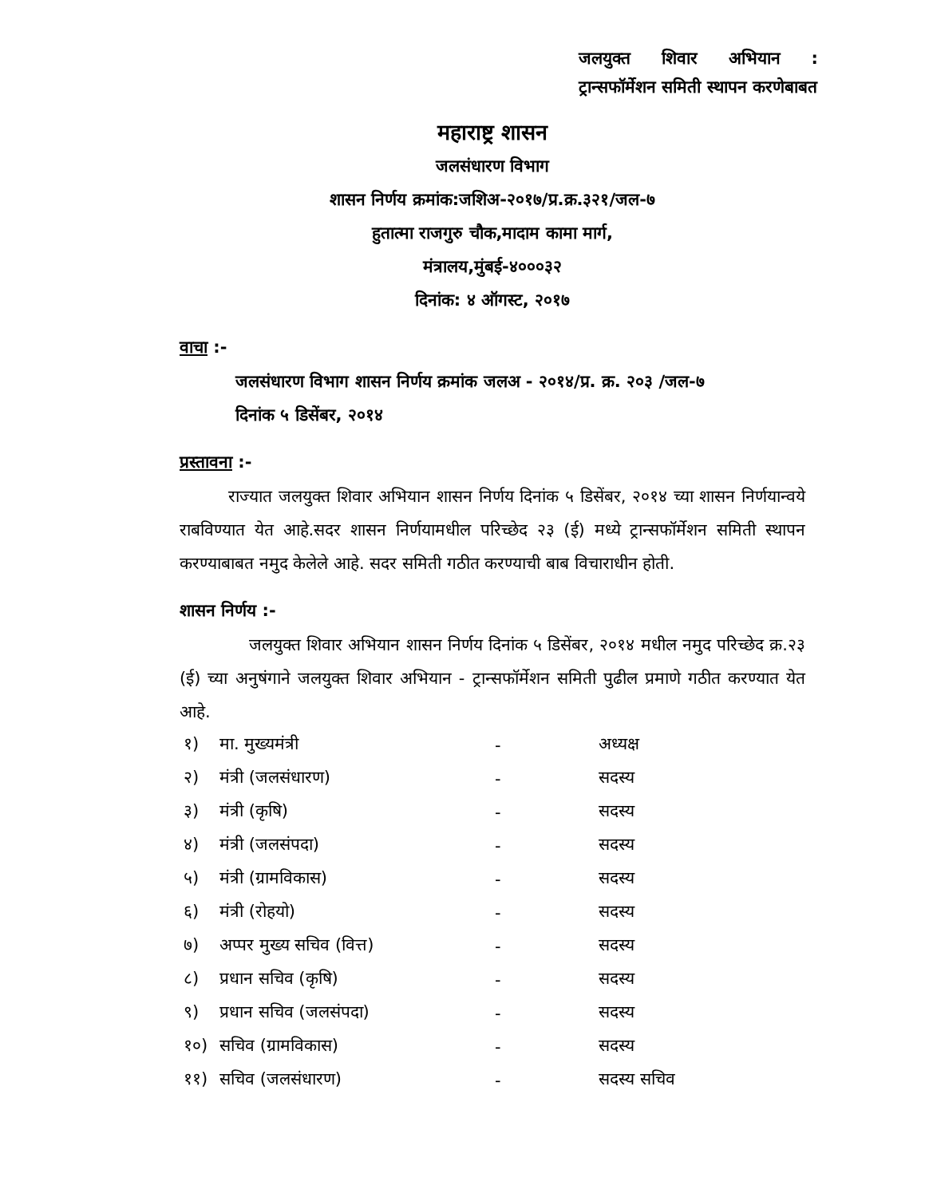जलयुक्त शिवार अभियान : ट्रान्सफॉर्मेशन समिती स्थापन करणेबाबत
महाराष्ट्र शासन
जलसंधारण विभाग
शासन निर्णय क्रमांक:जशिअ-२०१७/प्र.क्र.३२१/जल-७
हुतात्मा राजगुरु चौक,मादाम कामा मार्ग,
मंत्रालय,मुंबई-४०००३२
दिनांक: ४ ऑगस्ट, २०१७
वाचा :-
जलसंधारण विभाग शासन निर्णय क्रमांक जलअ - २०१४/प्र. क्र. २०३ /जल-७
दिनांक ५ डिसेंबर, २०१४
प्रस्तावना :-
राज्यात जलयुक्त शिवार अभियान शासन निर्णय दिनांक ५ डिसेंबर, २०१४ च्या शासन निर्णयान्वये राबविण्यात येत आहे.सदर शासन निर्णयामधील परिच्छेद २३ (ई) मध्ये ट्रान्सफॉर्मेशन समिती स्थापन करण्याबाबत नमुद केलेले आहे. सदर समिती गठीत करण्याची बाब विचाराधीन होती.
शासन निर्णय :-
जलयुक्त शिवार अभियान शासन निर्णय दिनांक ५ डिसेंबर, २०१४ मधील नमुद परिच्छेद क्र.२३ (ई) च्या अनुषंगाने जलयुक्त शिवार अभियान - ट्रान्सफॉर्मेशन समिती पुढील प्रमाणे गठीत करण्यात येत आहे.
| १) | मा. मुख्यमंत्री | - | अध्यक्ष |
| २) | मंत्री (जलसंधारण) | - | सदस्य |
| ३) | मंत्री (कृषि) | - | सदस्य |
| ४) | मंत्री (जलसंपदा) | - | सदस्य |
| ५) | मंत्री (ग्रामविकास) | - | सदस्य |
| ६) | मंत्री (रोहयो) | - | सदस्य |
| ७) | अप्पर मुख्य सचिव (वित्त) | - | सदस्य |
| ८) | प्रधान सचिव (कृषि) | - | सदस्य |
| ९) | प्रधान सचिव (जलसंपदा) | - | सदस्य |
| १०) | सचिव (ग्रामविकास) | - | सदस्य |
| ११) | सचिव (जलसंधारण) | - | सदस्य सचिव |